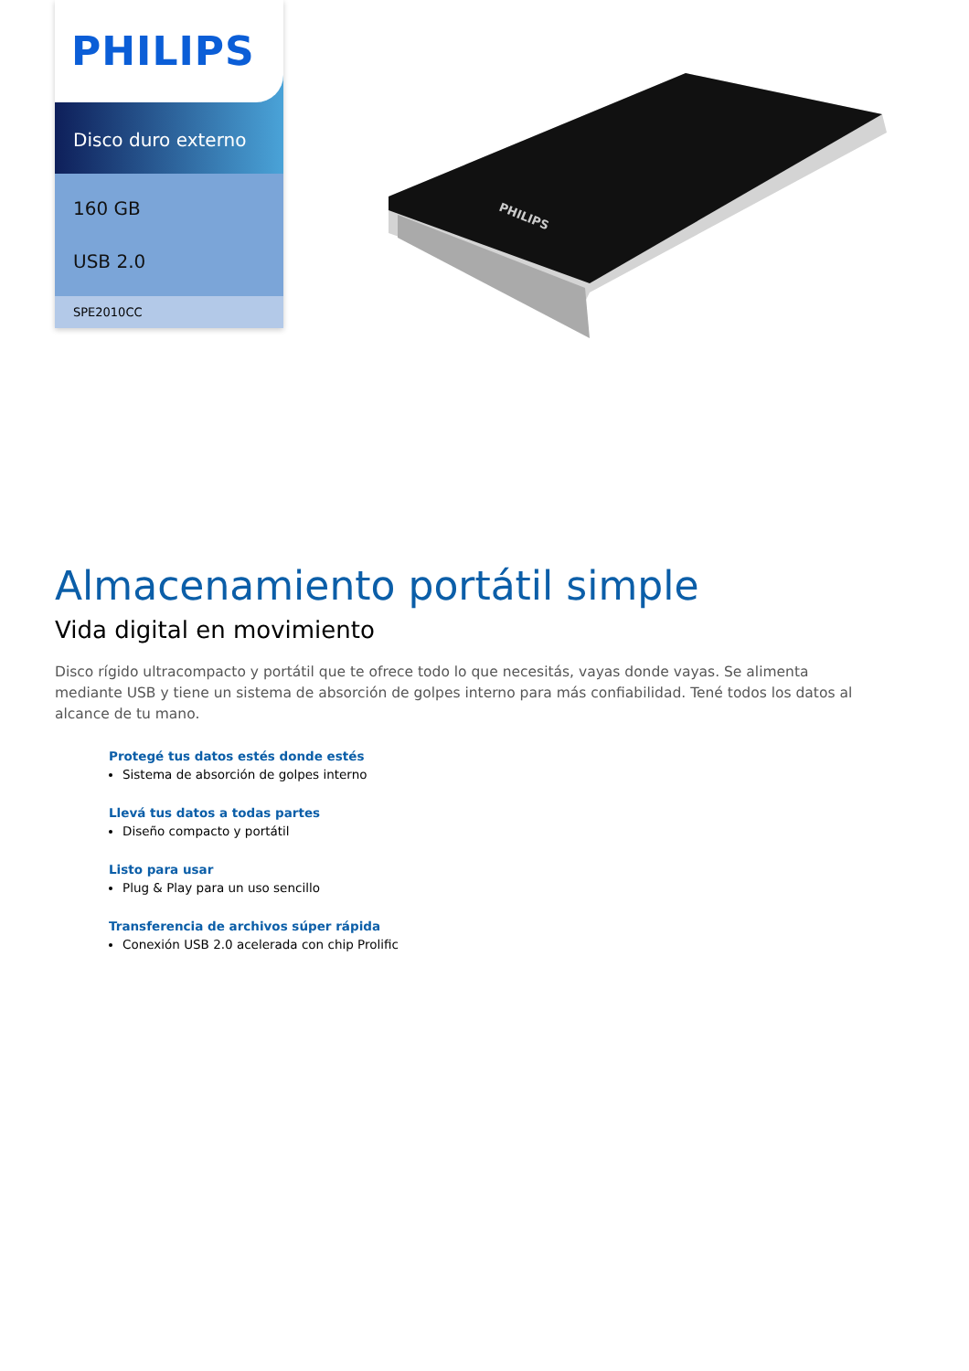PHILIPS
Disco duro externo
160 GB
USB 2.0
SPE2010CC
PHILIPS
Almacenamiento portátil simple
Vida digital en movimiento
Disco rígido ultracompacto y portátil que te ofrece todo lo que necesitás, vayas donde vayas. Se alimenta mediante USB y tiene un sistema de absorción de golpes interno para más confiabilidad. Tené todos los datos al alcance de tu mano.
Protegé tus datos estés donde estés
Sistema de absorción de golpes interno
Llevá tus datos a todas partes
Diseño compacto y portátil
Listo para usar
Plug & Play para un uso sencillo
Transferencia de archivos súper rápida
Conexión USB 2.0 acelerada con chip Prolific